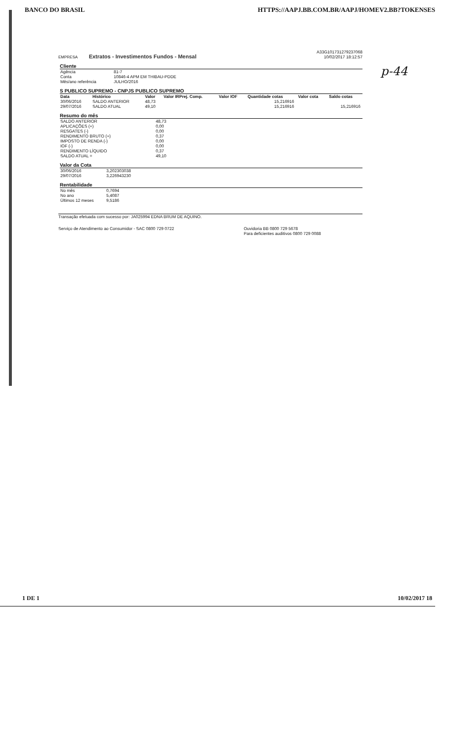BANCO DO BRASIL HTTPS://AAPJ.BB.COM.BR/AAPJ/HOMEV2.BB?TOKENSES
p-44
EMPRESA Extratos - Investimentos Fundos - Mensal
A33G101731279237068
10/02/2017 18:12:57
Cliente
| Agência | 81-7 |
| Conta | 10846-4 APM EM THIBAU-PDDE |
| Mês/ano referência | JULHO/2016 |
S PUBLICO SUPREMO - CNPJS PUBLICO SUPREMO
| Data | Histórico | Valor | Valor IRPrej. Comp. | Valor IOF | Quantidade cotas | Valor cota | Saldo cotas |
| --- | --- | --- | --- | --- | --- | --- | --- |
| 30/06/2016 | SALDO ANTERIOR | 48,73 | | | 15,216916 | | |
| 29/07/2016 | SALDO ATUAL | 49,10 | | | 15,216916 | | 15,216916 |
Resumo do mês
| SALDO ANTERIOR | 48,73 |
| APLICAÇÕES (+) | 0,00 |
| RESGATES (-) | 0,00 |
| RENDIMENTO BRUTO (+) | 0,37 |
| IMPOSTO DE RENDA (-) | 0,00 |
| IOF (-) | 0,00 |
| RENDIMENTO LÍQUIDO | 0,37 |
| SALDO ATUAL = | 49,10 |
Valor da Cota
| 30/06/2016 | 3,202303038 |
| 29/07/2016 | 3,226943230 |
Rentabilidade
| No mês | 0,7694 |
| No ano | 5,4087 |
| Últimos 12 meses | 9,5186 |
Transação efetuada com sucesso por: JA025994 EDNA BRUM DE AQUINO.
Serviço de Atendimento ao Consumidor - SAC 0800 729 0722 Ouvidoria BB 0800 729 5678
Para deficientes auditivos 0800 729 0088
1 DE 1 10/02/2017 18